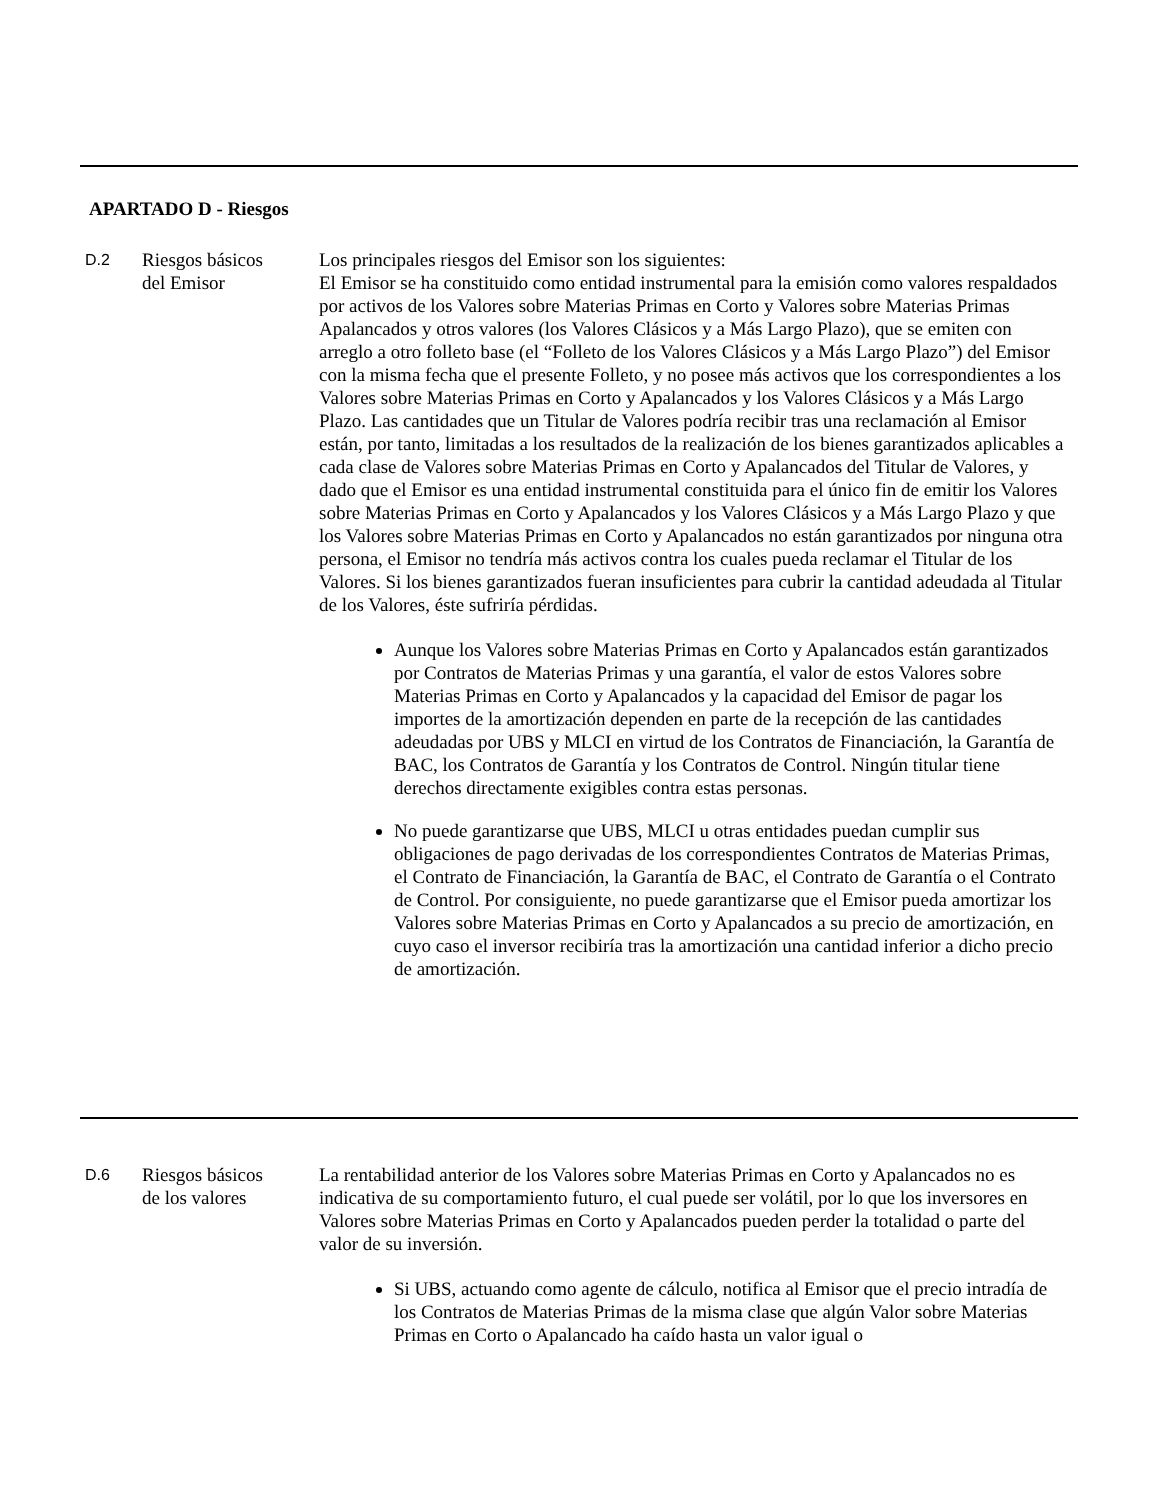APARTADO D - Riesgos
D.2
Riesgos básicos
del Emisor
Los principales riesgos del Emisor son los siguientes:
El Emisor se ha constituido como entidad instrumental para la emisión como valores respaldados por activos de los Valores sobre Materias Primas en Corto y Valores sobre Materias Primas Apalancados y otros valores (los Valores Clásicos y a Más Largo Plazo), que se emiten con arreglo a otro folleto base (el “Folleto de los Valores Clásicos y a Más Largo Plazo”) del Emisor con la misma fecha que el presente Folleto, y no posee más activos que los correspondientes a los Valores sobre Materias Primas en Corto y Apalancados y los Valores Clásicos y a Más Largo Plazo. Las cantidades que un Titular de Valores podría recibir tras una reclamación al Emisor están, por tanto, limitadas a los resultados de la realización de los bienes garantizados aplicables a cada clase de Valores sobre Materias Primas en Corto y Apalancados del Titular de Valores, y dado que el Emisor es una entidad instrumental constituida para el único fin de emitir los Valores sobre Materias Primas en Corto y Apalancados y los Valores Clásicos y a Más Largo Plazo y que los Valores sobre Materias Primas en Corto y Apalancados no están garantizados por ninguna otra persona, el Emisor no tendría más activos contra los cuales pueda reclamar el Titular de los Valores. Si los bienes garantizados fueran insuficientes para cubrir la cantidad adeudada al Titular de los Valores, éste sufriría pérdidas.
Aunque los Valores sobre Materias Primas en Corto y Apalancados están garantizados por Contratos de Materias Primas y una garantía, el valor de estos Valores sobre Materias Primas en Corto y Apalancados y la capacidad del Emisor de pagar los importes de la amortización dependen en parte de la recepción de las cantidades adeudadas por UBS y MLCI en virtud de los Contratos de Financiación, la Garantía de BAC, los Contratos de Garantía y los Contratos de Control. Ningún titular tiene derechos directamente exigibles contra estas personas.
No puede garantizarse que UBS, MLCI u otras entidades puedan cumplir sus obligaciones de pago derivadas de los correspondientes Contratos de Materias Primas, el Contrato de Financiación, la Garantía de BAC, el Contrato de Garantía o el Contrato de Control. Por consiguiente, no puede garantizarse que el Emisor pueda amortizar los Valores sobre Materias Primas en Corto y Apalancados a su precio de amortización, en cuyo caso el inversor recibiría tras la amortización una cantidad inferior a dicho precio de amortización.
D.6
Riesgos básicos
de los valores
La rentabilidad anterior de los Valores sobre Materias Primas en Corto y Apalancados no es indicativa de su comportamiento futuro, el cual puede ser volátil, por lo que los inversores en Valores sobre Materias Primas en Corto y Apalancados pueden perder la totalidad o parte del valor de su inversión.
Si UBS, actuando como agente de cálculo, notifica al Emisor que el precio intradía de los Contratos de Materias Primas de la misma clase que algún Valor sobre Materias Primas en Corto o Apalancado ha caído hasta un valor igual o